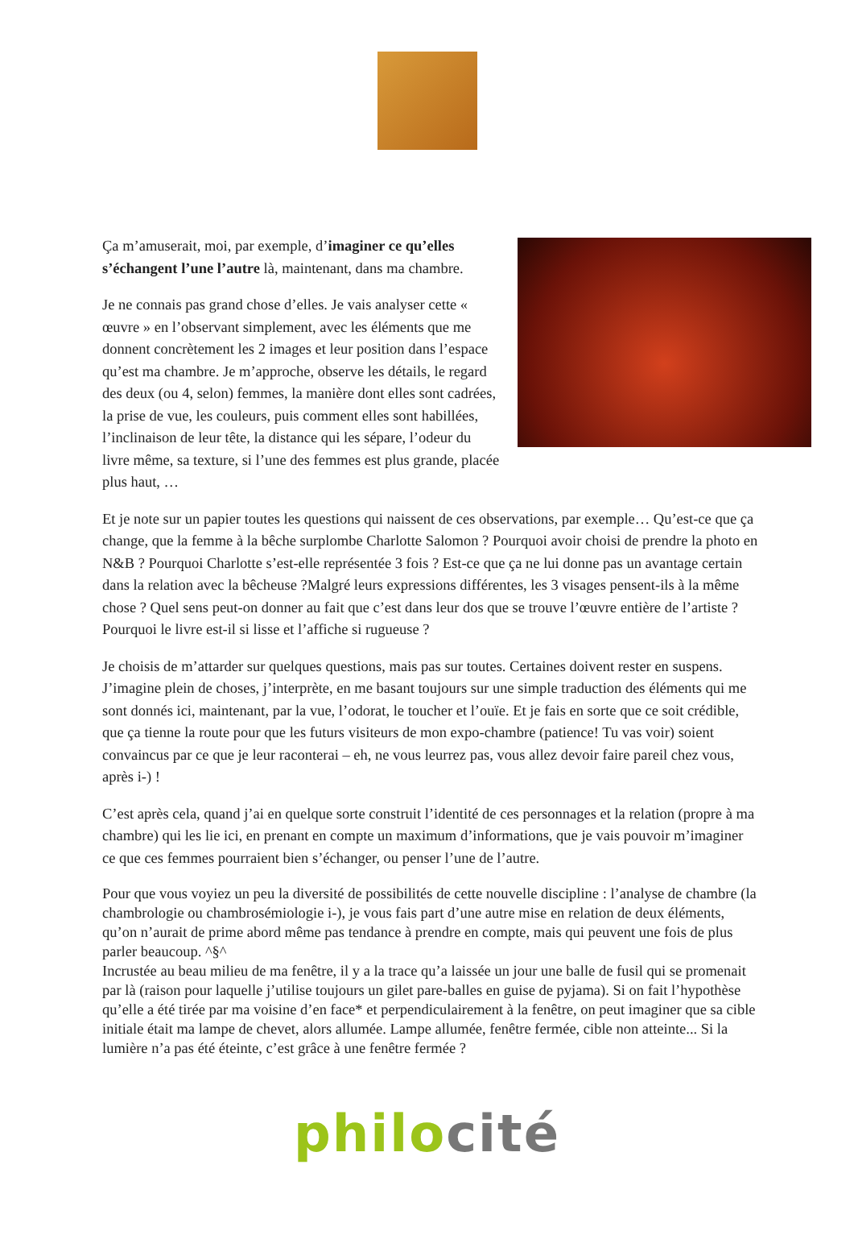Ça m’amuserait, moi, par exemple, d’imaginer ce qu’elles s’échangent l’une l’autre là, maintenant, dans ma chambre.
Je ne connais pas grand chose d’elles. Je vais analyser cette « œuvre » en l’observant simplement, avec les éléments que me donnent concrètement les 2 images et leur position dans l’espace qu’est ma chambre. Je m’approche, observe les détails, le regard des deux (ou 4, selon) femmes, la manière dont elles sont cadrées, la prise de vue, les couleurs, puis comment elles sont habillées, l’inclinaison de leur tête, la distance qui les sépare, l’odeur du livre même, sa texture, si l’une des femmes est plus grande, placée plus haut, …
Et je note sur un papier toutes les questions qui naissent de ces observations, par exemple… Qu’est-ce que ça change, que la femme à la bêche surplombe Charlotte Salomon ? Pourquoi avoir choisi de prendre la photo en N&B ? Pourquoi Charlotte s’est-elle représentée 3 fois ? Est-ce que ça ne lui donne pas un avantage certain dans la relation avec la bêcheuse ?Malgré leurs expressions différentes, les 3 visages pensent-ils à la même chose ? Quel sens peut-on donner au fait que c’est dans leur dos que se trouve l’œuvre entière de l’artiste ? Pourquoi le livre est-il si lisse et l’affiche si rugueuse ?
Je choisis de m’attarder sur quelques questions, mais pas sur toutes. Certaines doivent rester en suspens. J’imagine plein de choses, j’interprète, en me basant toujours sur une simple traduction des éléments qui me sont donnés ici, maintenant, par la vue, l’odorat, le toucher et l’ouïe. Et je fais en sorte que ce soit crédible, que ça tienne la route pour que les futurs visiteurs de mon expo-chambre (patience! Tu vas voir) soient convaincus par ce que je leur raconterai – eh, ne vous leurrez pas, vous allez devoir faire pareil chez vous, après i-) !
C’est après cela, quand j’ai en quelque sorte construit l’identité de ces personnages et la relation (propre à ma chambre) qui les lie ici, en prenant en compte un maximum d’informations, que je vais pouvoir m’imaginer ce que ces femmes pourraient bien s’échanger, ou penser l’une de l’autre.
Pour que vous voyiez un peu la diversité de possibilités de cette nouvelle discipline : l’analyse de chambre (la chambrologie ou chambrosémiologie i-), je vous fais part d’une autre mise en relation de deux éléments, qu’on n’aurait de prime abord même pas tendance à prendre en compte, mais qui peuvent une fois de plus parler beaucoup. ^§^
Incrustée au beau milieu de ma fenêtre, il y a la trace qu’a laissée un jour une balle de fusil qui se promenait par là (raison pour laquelle j’utilise toujours un gilet pare-balles en guise de pyjama). Si on fait l’hypothèse qu’elle a été tirée par ma voisine d’en face* et perpendiculairement à la fenêtre, on peut imaginer que sa cible initiale était ma lampe de chevet, alors allumée. Lampe allumée, fenêtre fermée, cible non atteinte... Si la lumière n’a pas été éteinte, c’est grâce à une fenêtre fermée ?
philo cité